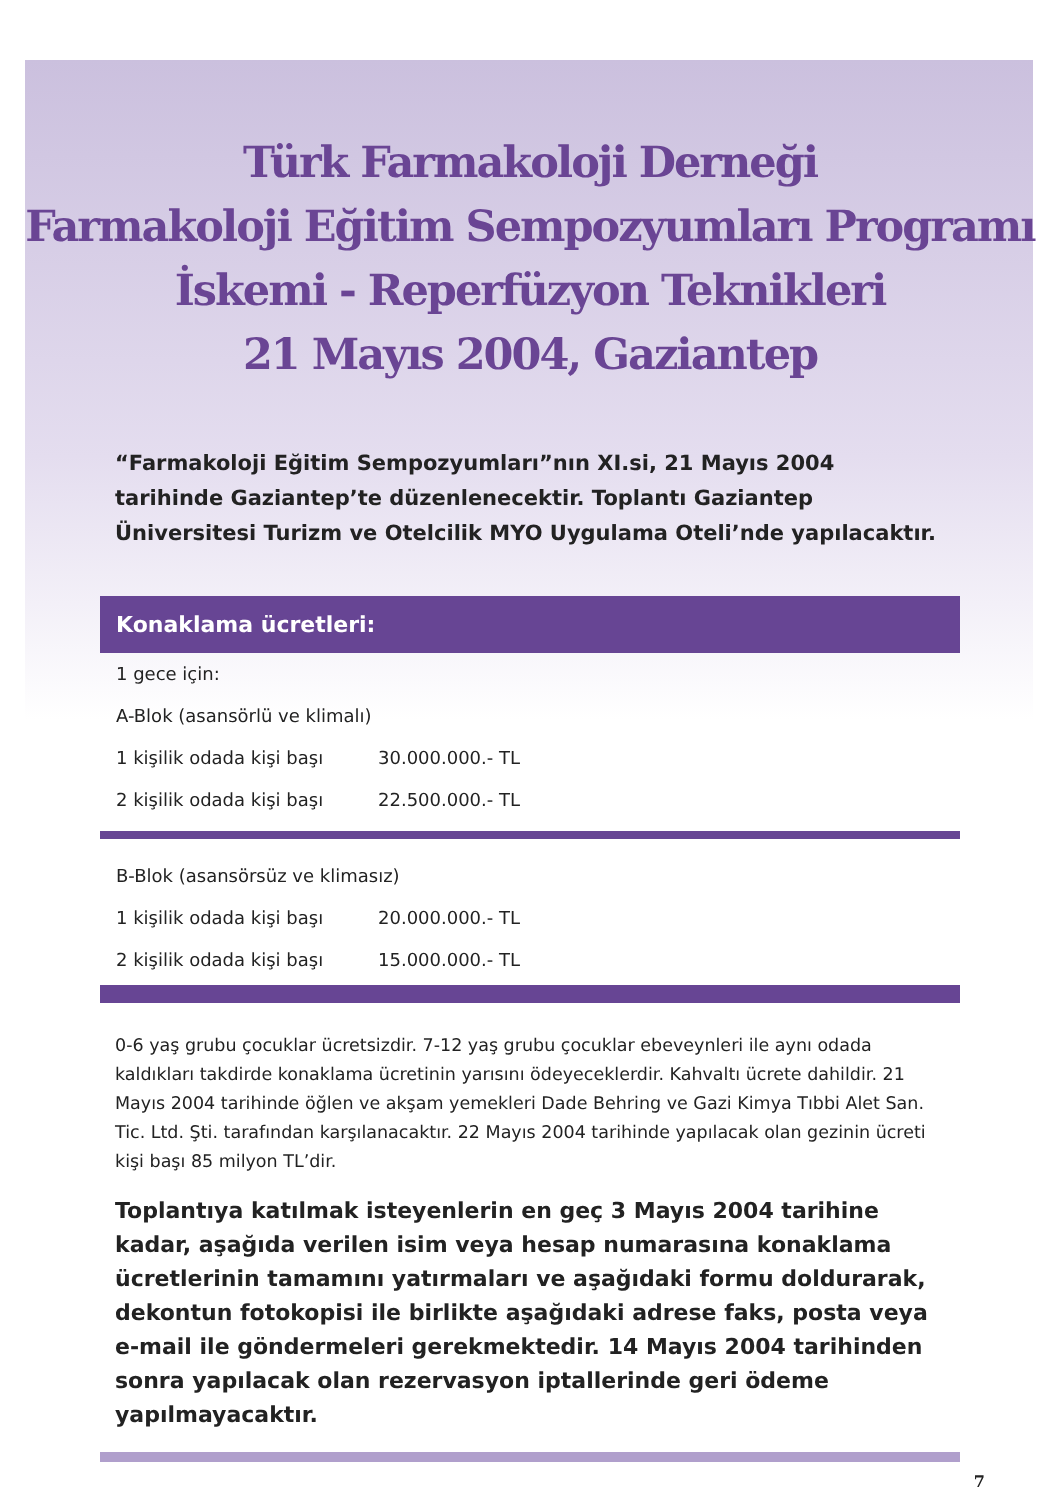Türk Farmakoloji Derneği
Farmakoloji Eğitim Sempozyumları Programı
İskemi - Reperfüzyon Teknikleri
21 Mayıs 2004, Gaziantep
“Farmakoloji Eğitim Sempozyumları”nın XI.si, 21 Mayıs 2004 tarihinde Gaziantep’te düzenlenecektir. Toplantı Gaziantep Üniversitesi Turizm ve Otelcilik MYO Uygulama Oteli’nde yapılacaktır.
Konaklama ücretleri:
| 1 gece için: | |
| A-Blok (asansörlü ve klimalı) | |
| 1 kişilik odada kişi başı | 30.000.000.- TL |
| 2 kişilik odada kişi başı | 22.500.000.- TL |
| B-Blok (asansörsüz ve klimasız) | |
| 1 kişilik odada kişi başı | 20.000.000.- TL |
| 2 kişilik odada kişi başı | 15.000.000.- TL |
0-6 yaş grubu çocuklar ücretsizdir. 7-12 yaş grubu çocuklar ebeveynleri ile aynı odada kaldıkları takdirde konaklama ücretinin yarısını ödeyeceklerdir. Kahvaltı ücrete dahildir. 21 Mayıs 2004 tarihinde öğlen ve akşam yemekleri Dade Behring ve Gazi Kimya Tıbbi Alet San. Tic. Ltd. Şti. tarafından karşılanacaktır. 22 Mayıs 2004 tarihinde yapılacak olan gezinin ücreti kişi başı 85 milyon TL’dir.
Toplantıya katılmak isteyenlerin en geç 3 Mayıs 2004 tarihine kadar, aşağıda verilen isim veya hesap numarasına konaklama ücretlerinin tamamını yatırmaları ve aşağıdaki formu doldurarak, dekontun fotokopisi ile birlikte aşağıdaki adrese faks, posta veya e-mail ile göndermeleri gerekmektedir. 14 Mayıs 2004 tarihinden sonra yapılacak olan rezervasyon iptallerinde geri ödeme yapılmayacaktır.
7